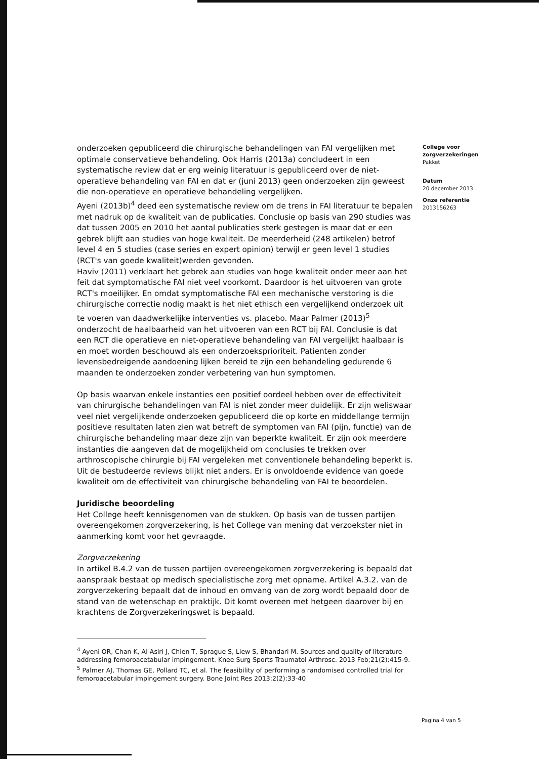onderzoeken gepubliceerd die chirurgische behandelingen van FAI vergelijken met optimale conservatieve behandeling. Ook Harris (2013a) concludeert in een systematische review dat er erg weinig literatuur is gepubliceerd over de niet-operatieve behandeling van FAI en dat er (juni 2013) geen onderzoeken zijn geweest die non-operatieve en operatieve behandeling vergelijken.
Ayeni (2013b)<sup>4</sup> deed een systematische review om de trens in FAI literatuur te bepalen met nadruk op de kwaliteit van de publicaties. Conclusie op basis van 290 studies was dat tussen 2005 en 2010 het aantal publicaties sterk gestegen is maar dat er een gebrek blijft aan studies van hoge kwaliteit. De meerderheid (248 artikelen) betrof level 4 en 5 studies (case series en expert opinion) terwijl er geen level 1 studies (RCT's van goede kwaliteit)werden gevonden.
Haviv (2011) verklaart het gebrek aan studies van hoge kwaliteit onder meer aan het feit dat symptomatische FAI niet veel voorkomt. Daardoor is het uitvoeren van grote RCT's moeilijker. En omdat symptomatische FAI een mechanische verstoring is die chirurgische correctie nodig maakt is het niet ethisch een vergelijkend onderzoek uit te voeren van daadwerkelijke interventies vs. placebo. Maar Palmer (2013)<sup>5</sup> onderzocht de haalbaarheid van het uitvoeren van een RCT bij FAI. Conclusie is dat een RCT die operatieve en niet-operatieve behandeling van FAI vergelijkt haalbaar is en moet worden beschouwd als een onderzoeksprioriteit. Patienten zonder levensbedreigende aandoening lijken bereid te zijn een behandeling gedurende 6 maanden te onderzoeken zonder verbetering van hun symptomen.
Op basis waarvan enkele instanties een positief oordeel hebben over de effectiviteit van chirurgische behandelingen van FAI is niet zonder meer duidelijk. Er zijn weliswaar veel niet vergelijkende onderzoeken gepubliceerd die op korte en middellange termijn positieve resultaten laten zien wat betreft de symptomen van FAI (pijn, functie) van de chirurgische behandeling maar deze zijn van beperkte kwaliteit. Er zijn ook meerdere instanties die aangeven dat de mogelijkheid om conclusies te trekken over arthroscopische chirurgie bij FAI vergeleken met conventionele behandeling beperkt is. Uit de bestudeerde reviews blijkt niet anders. Er is onvoldoende evidence van goede kwaliteit om de effectiviteit van chirurgische behandeling van FAI te beoordelen.
Juridische beoordeling
Het College heeft kennisgenomen van de stukken. Op basis van de tussen partijen overeengekomen zorgverzekering, is het College van mening dat verzoekster niet in aanmerking komt voor het gevraagde.
Zorgverzekering
In artikel B.4.2 van de tussen partijen overeengekomen zorgverzekering is bepaald dat aanspraak bestaat op medisch specialistische zorg met opname. Artikel A.3.2. van de zorgverzekering bepaalt dat de inhoud en omvang van de zorg wordt bepaald door de stand van de wetenschap en praktijk. Dit komt overeen met hetgeen daarover bij en krachtens de Zorgverzekeringswet is bepaald.
<sup>4</sup> Ayeni OR, Chan K, Al-Asiri J, Chien T, Sprague S, Liew S, Bhandari M. Sources and quality of literature addressing femoroacetabular impingement. Knee Surg Sports Traumatol Arthrosc. 2013 Feb;21(2):415-9.
<sup>5</sup> Palmer AJ, Thomas GE, Pollard TC, et al. The feasibility of performing a randomised controlled trial for femoroacetabular impingement surgery. Bone Joint Res 2013;2(2):33-40
College voor zorgverzekeringen
Pakket
Datum
20 december 2013
Onze referentie
2013156263
Pagina 4 van 5